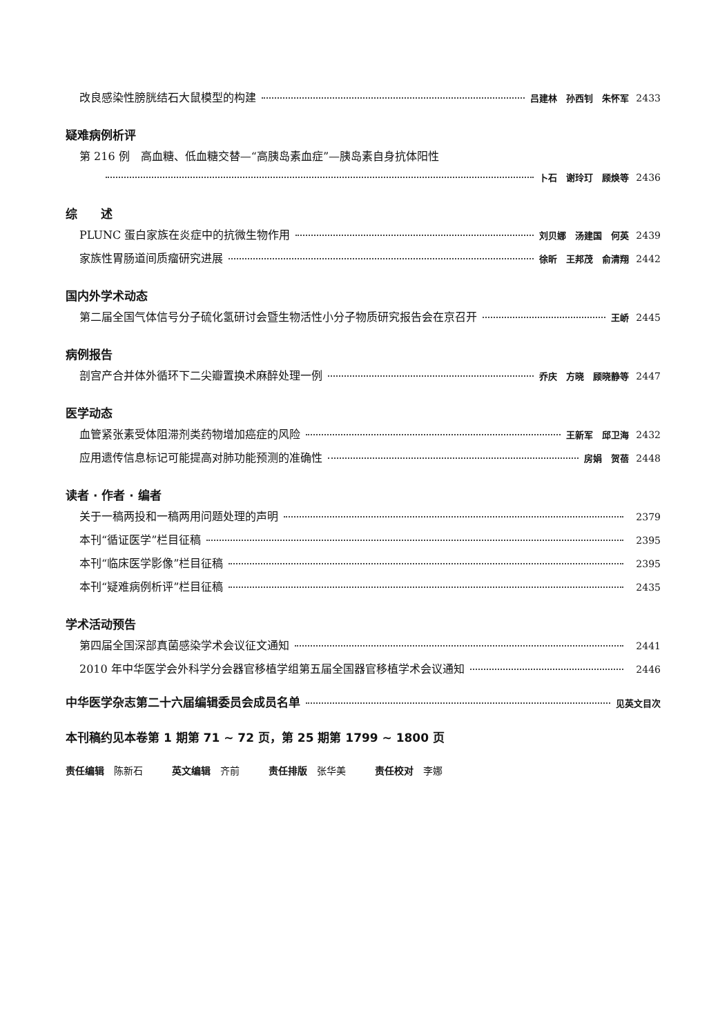改良感染性膀胱结石大鼠模型的构建 吕建林　孙西钊　朱怀军 2433
疑难病例析评
第 216 例　高血糖、低血糖交替—“高胰岛素血症”—胰岛素自身抗体阳性
卜石　谢玲玎　顾焕等 2436
综　　述
PLUNC 蛋白家族在炎症中的抗微生物作用 刘贝娜　汤建国　何英 2439
家族性胃肠道间质瘤研究进展 徐昕　王邦茂　俞清翔 2442
国内外学术动态
第二届全国气体信号分子硫化氢研讨会暨生物活性小分子物质研究报告会在京召开 王峤 2445
病例报告
剖宫产合并体外循环下二尖瓣置换术麻醉处理一例 乔庆　方晓　顾晓静等 2447
医学动态
血管紧张素受体阻滞剂类药物增加癌症的风险 王新军　邱卫海 2432
应用遗传信息标记可能提高对肺功能预测的准确性 房娟　贺蓓 2448
读者 · 作者 · 编者
关于一稿两投和一稿两用问题处理的声明 2379
本刊“循证医学”栏目征稿 2395
本刊“临床医学影像”栏目征稿 2395
本刊“疑难病例析评”栏目征稿 2435
学术活动预告
第四届全国深部真菌感染学术会议征文通知 2441
2010 年中华医学会外科学分会器官移植学组第五届全国器官移植学术会议通知 2446
中华医学杂志第二十六届编辑委员会成员名单 见英文目次
本刊稿约见本卷第 1 期第 71 ~ 72 页，第 25 期第 1799 ~ 1800 页
责任编辑　陈新石　　　英文编辑　齐前　　　责任排版　张华美　　　责任校对　李娜